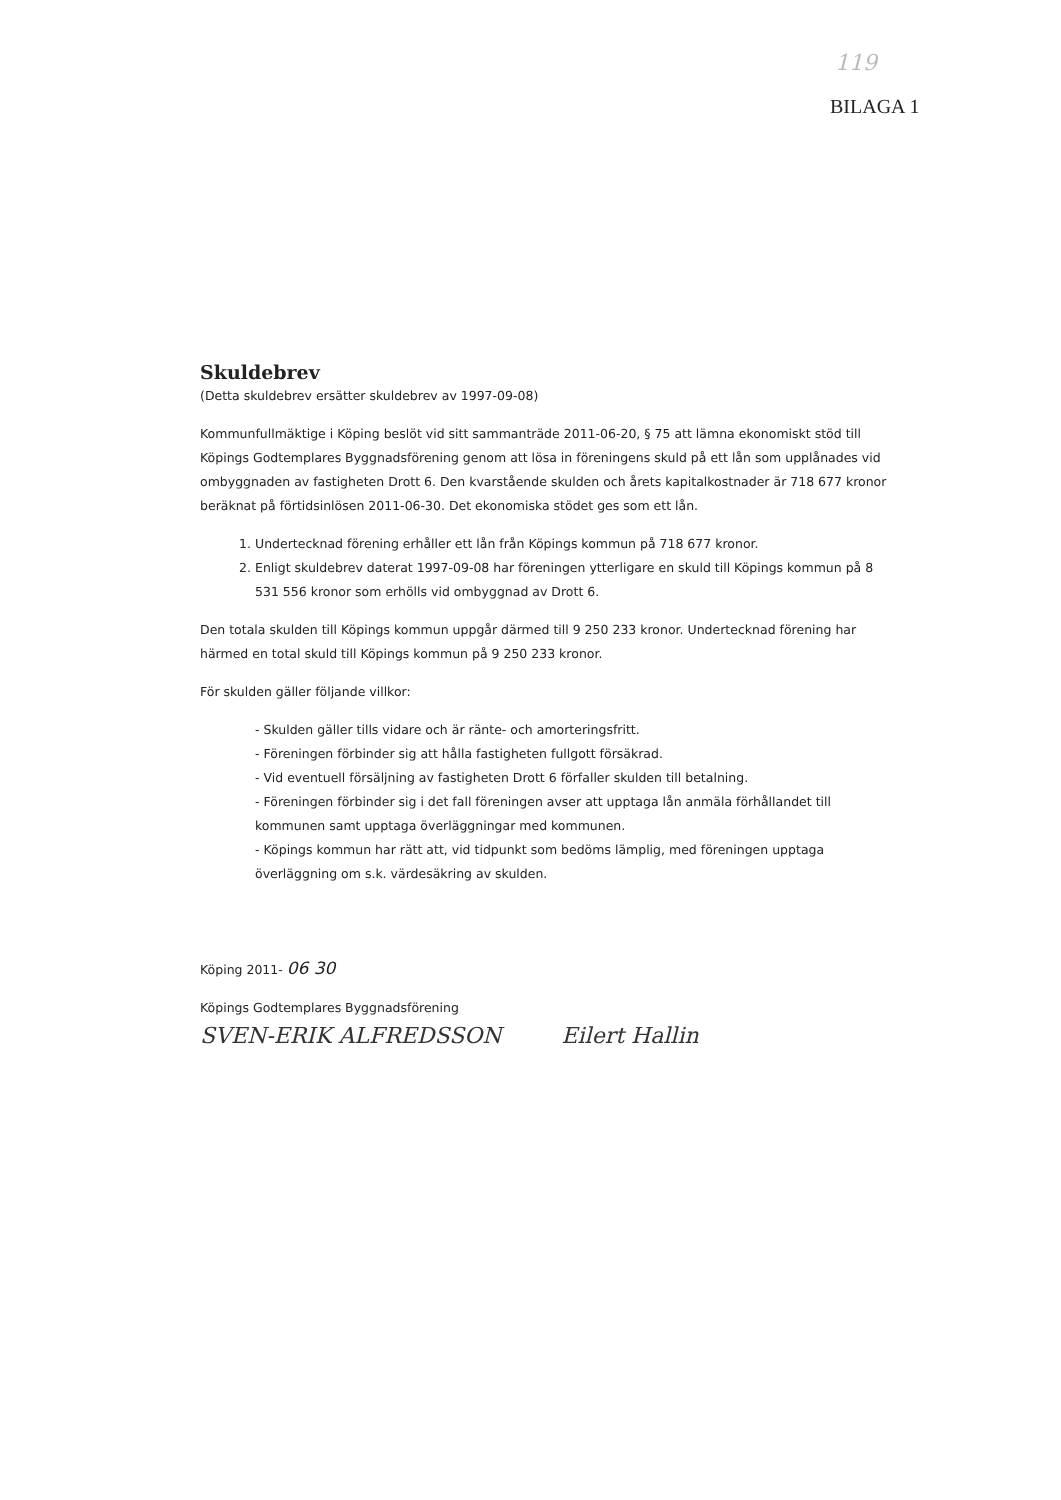119
BILAGA 1
Skuldebrev
(Detta skuldebrev ersätter skuldebrev av 1997-09-08)
Kommunfullmäktige i Köping beslöt vid sitt sammanträde 2011-06-20, § 75 att lämna ekonomiskt stöd till Köpings Godtemplares Byggnadsförening genom att lösa in föreningens skuld på ett lån som upplånades vid ombyggnaden av fastigheten Drott 6. Den kvarstående skulden och årets kapitalkostnader är 718 677 kronor beräknat på förtidsinlösen 2011-06-30. Det ekonomiska stödet ges som ett lån.
1. Undertecknad förening erhåller ett lån från Köpings kommun på 718 677 kronor.
2. Enligt skuldebrev daterat 1997-09-08 har föreningen ytterligare en skuld till Köpings kommun på 8 531 556 kronor som erhölls vid ombyggnad av Drott 6.
Den totala skulden till Köpings kommun uppgår därmed till 9 250 233 kronor. Undertecknad förening har härmed en total skuld till Köpings kommun på 9 250 233 kronor.
För skulden gäller följande villkor:
- Skulden gäller tills vidare och är ränte- och amorteringsfritt.
- Föreningen förbinder sig att hålla fastigheten fullgott försäkrad.
- Vid eventuell försäljning av fastigheten Drott 6 förfaller skulden till betalning.
- Föreningen förbinder sig i det fall föreningen avser att upptaga lån anmäla förhållandet till kommunen samt upptaga överläggningar med kommunen.
- Köpings kommun har rätt att, vid tidpunkt som bedöms lämplig, med föreningen upptaga överläggning om s.k. värdesäkring av skulden.
Köping 2011- 06 30
Köpings Godtemplares Byggnadsförening
SVEN-ERIK ALFREDSSON Eilert Hallin